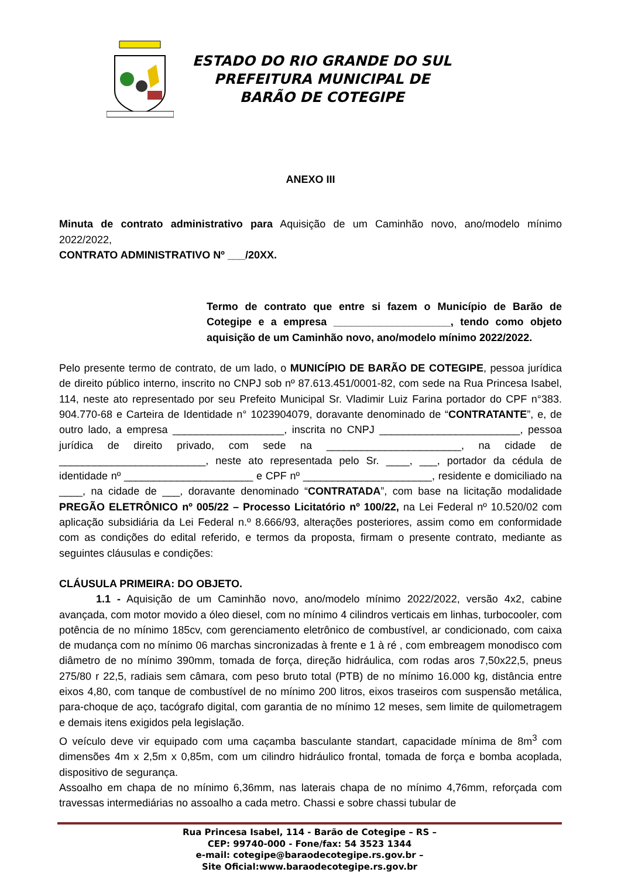ESTADO DO RIO GRANDE DO SUL
PREFEITURA MUNICIPAL DE
BARÃO DE COTEGIPE
ANEXO III
Minuta de contrato administrativo para Aquisição de um Caminhão novo, ano/modelo mínimo 2022/2022,
CONTRATO ADMINISTRATIVO Nº ___/20XX.
Termo de contrato que entre si fazem o Município de Barão de Cotegipe e a empresa ____________________, tendo como objeto aquisição de um Caminhão novo, ano/modelo mínimo 2022/2022.
Pelo presente termo de contrato, de um lado, o MUNICÍPIO DE BARÃO DE COTEGIPE, pessoa jurídica de direito público interno, inscrito no CNPJ sob nº 87.613.451/0001-82, com sede na Rua Princesa Isabel, 114, neste ato representado por seu Prefeito Municipal Sr. Vladimir Luiz Farina portador do CPF n°383. 904.770-68 e Carteira de Identidade n° 1023904079, doravante denominado de “CONTRATANTE”, e, de outro lado, a empresa ___________________, inscrita no CNPJ ________________________, pessoa jurídica de direito privado, com sede na _______________________, na cidade de _________________________, neste ato representada pelo Sr. ____, ___, portador da cédula de identidade nº ______________________ e CPF nº ______________________, residente e domiciliado na ____, na cidade de ___, doravante denominado “CONTRATADA”, com base na licitação modalidade PREGÃO ELETRÔNICO nº 005/22 – Processo Licitatório nº 100/22, na Lei Federal nº 10.520/02 com aplicação subsidiária da Lei Federal n.º 8.666/93, alterações posteriores, assim como em conformidade com as condições do edital referido, e termos da proposta, firmam o presente contrato, mediante as seguintes cláusulas e condições:
CLÁUSULA PRIMEIRA: DO OBJETO.
1.1 - Aquisição de um Caminhão novo, ano/modelo mínimo 2022/2022, versão 4x2, cabine avançada, com motor movido a óleo diesel, com no mínimo 4 cilindros verticais em linhas, turbocooler, com potência de no mínimo 185cv, com gerenciamento eletrônico de combustível, ar condicionado, com caixa de mudança com no mínimo 06 marchas sincronizadas à frente e 1 à ré , com embreagem monodisco com diâmetro de no mínimo 390mm, tomada de força, direção hidráulica, com rodas aros 7,50x22,5, pneus 275/80 r 22,5, radiais sem câmara, com peso bruto total (PTB) de no mínimo 16.000 kg, distância entre eixos 4,80, com tanque de combustível de no mínimo 200 litros, eixos traseiros com suspensão metálica, para-choque de aço, tacógrafo digital, com garantia de no mínimo 12 meses, sem limite de quilometragem e demais itens exigidos pela legislação.
O veículo deve vir equipado com uma caçamba basculante standart, capacidade mínima de 8m<sup>3</sup> com dimensões 4m x 2,5m x 0,85m, com um cilindro hidráulico frontal, tomada de força e bomba acoplada, dispositivo de segurança.
Assoalho em chapa de no mínimo 6,36mm, nas laterais chapa de no mínimo 4,76mm, reforçada com travessas intermediárias no assoalho a cada metro. Chassi e sobre chassi tubular de
Rua Princesa Isabel, 114 - Barão de Cotegipe – RS –
CEP: 99740-000 - Fone/fax: 54 3523 1344
e-mail: cotegipe@baraodecotegipe.rs.gov.br –
Site Oficial:www.baraodecotegipe.rs.gov.br